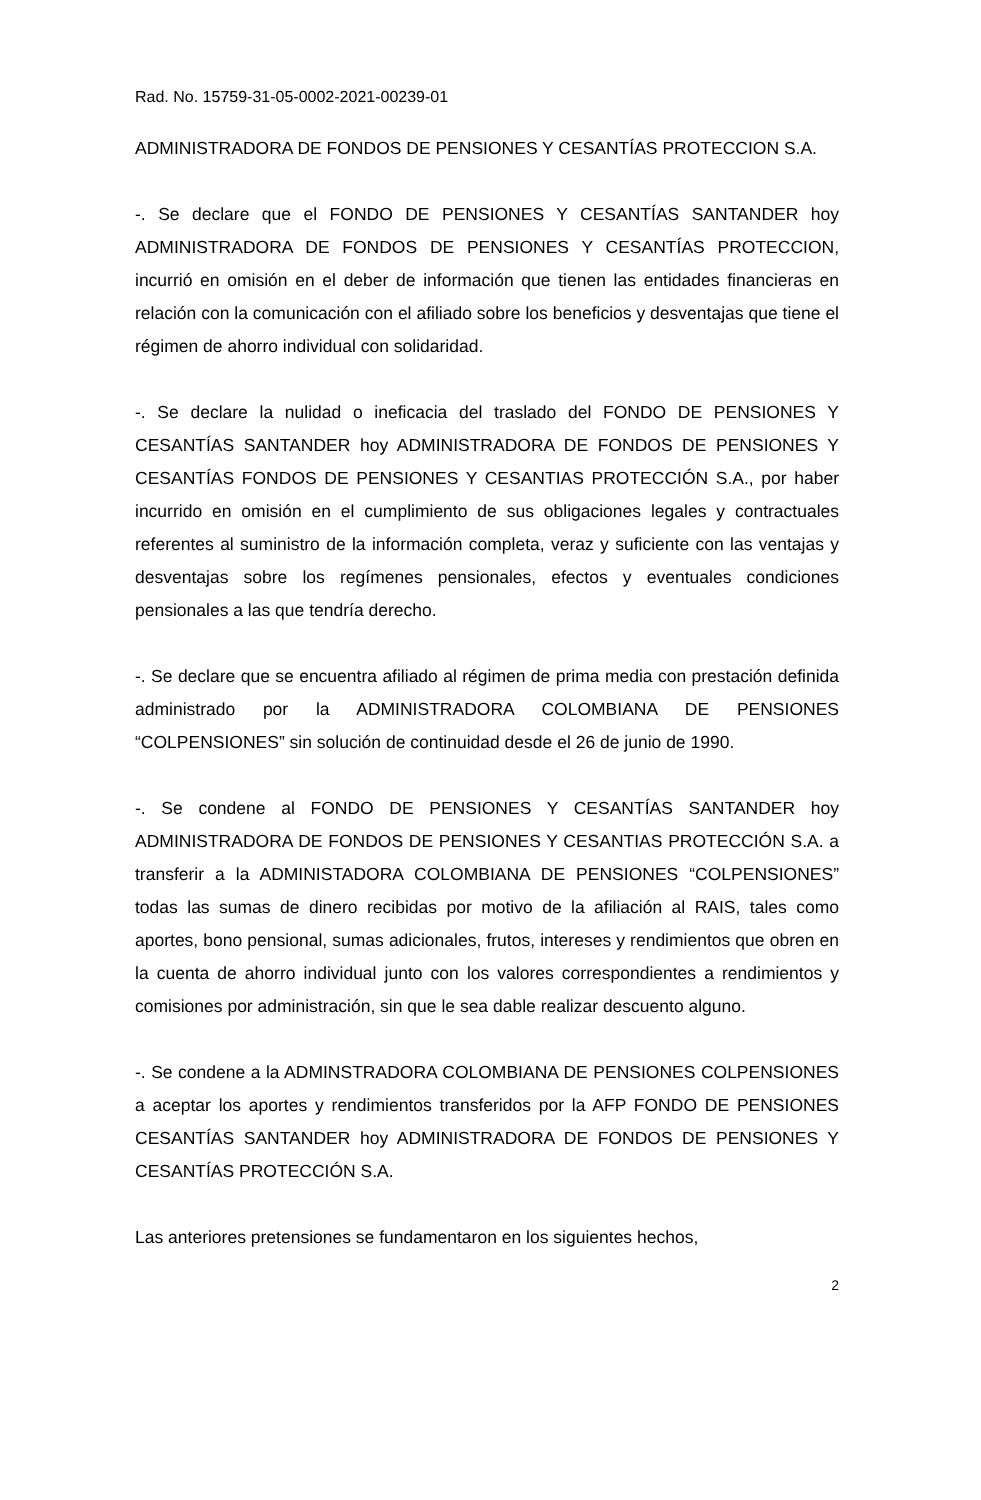Rad. No. 15759-31-05-0002-2021-00239-01
ADMINISTRADORA DE FONDOS DE PENSIONES Y CESANTÍAS PROTECCION S.A.
-. Se declare que el FONDO DE PENSIONES Y CESANTÍAS SANTANDER hoy ADMINISTRADORA DE FONDOS DE PENSIONES Y CESANTÍAS PROTECCION, incurrió en omisión en el deber de información que tienen las entidades financieras en relación con la comunicación con el afiliado sobre los beneficios y desventajas que tiene el régimen de ahorro individual con solidaridad.
-. Se declare la nulidad o ineficacia del traslado del FONDO DE PENSIONES Y CESANTÍAS SANTANDER hoy ADMINISTRADORA DE FONDOS DE PENSIONES Y CESANTÍAS FONDOS DE PENSIONES Y CESANTIAS PROTECCIÓN S.A., por haber incurrido en omisión en el cumplimiento de sus obligaciones legales y contractuales referentes al suministro de la información completa, veraz y suficiente con las ventajas y desventajas sobre los regímenes pensionales, efectos y eventuales condiciones pensionales a las que tendría derecho.
-. Se declare que se encuentra afiliado al régimen de prima media con prestación definida administrado por la ADMINISTRADORA COLOMBIANA DE PENSIONES “COLPENSIONES” sin solución de continuidad desde el 26 de junio de 1990.
-. Se condene al FONDO DE PENSIONES Y CESANTÍAS SANTANDER hoy ADMINISTRADORA DE FONDOS DE PENSIONES Y CESANTIAS PROTECCIÓN S.A. a transferir a la ADMINISTADORA COLOMBIANA DE PENSIONES “COLPENSIONES” todas las sumas de dinero recibidas por motivo de la afiliación al RAIS, tales como aportes, bono pensional, sumas adicionales, frutos, intereses y rendimientos que obren en la cuenta de ahorro individual junto con los valores correspondientes a rendimientos y comisiones por administración, sin que le sea dable realizar descuento alguno.
-. Se condene a la ADMINSTRADORA COLOMBIANA DE PENSIONES COLPENSIONES a aceptar los aportes y rendimientos transferidos por la AFP FONDO DE PENSIONES CESANTÍAS SANTANDER hoy ADMINISTRADORA DE FONDOS DE PENSIONES Y CESANTÍAS PROTECCIÓN S.A.
Las anteriores pretensiones se fundamentaron en los siguientes hechos,
2